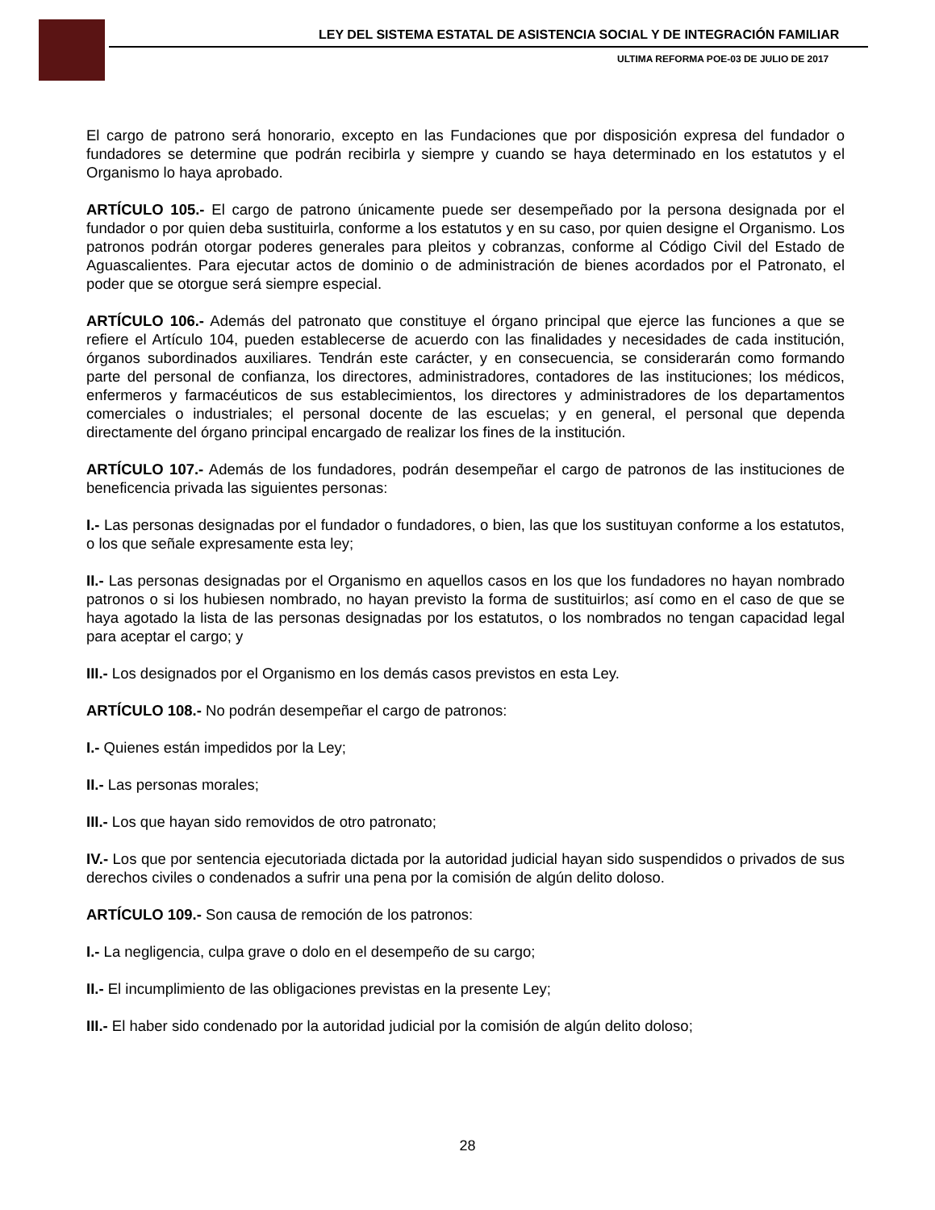LEY DEL SISTEMA ESTATAL DE ASISTENCIA SOCIAL Y DE INTEGRACIÓN FAMILIAR
ULTIMA REFORMA POE-03 DE JULIO DE 2017
El cargo de patrono será honorario, excepto en las Fundaciones que por disposición expresa del fundador o fundadores se determine que podrán recibirla y siempre y cuando se haya determinado en los estatutos y el Organismo lo haya aprobado.
ARTÍCULO 105.- El cargo de patrono únicamente puede ser desempeñado por la persona designada por el fundador o por quien deba sustituirla, conforme a los estatutos y en su caso, por quien designe el Organismo. Los patronos podrán otorgar poderes generales para pleitos y cobranzas, conforme al Código Civil del Estado de Aguascalientes. Para ejecutar actos de dominio o de administración de bienes acordados por el Patronato, el poder que se otorgue será siempre especial.
ARTÍCULO 106.- Además del patronato que constituye el órgano principal que ejerce las funciones a que se refiere el Artículo 104, pueden establecerse de acuerdo con las finalidades y necesidades de cada institución, órganos subordinados auxiliares. Tendrán este carácter, y en consecuencia, se considerarán como formando parte del personal de confianza, los directores, administradores, contadores de las instituciones; los médicos, enfermeros y farmacéuticos de sus establecimientos, los directores y administradores de los departamentos comerciales o industriales; el personal docente de las escuelas; y en general, el personal que dependa directamente del órgano principal encargado de realizar los fines de la institución.
ARTÍCULO 107.- Además de los fundadores, podrán desempeñar el cargo de patronos de las instituciones de beneficencia privada las siguientes personas:
I.- Las personas designadas por el fundador o fundadores, o bien, las que los sustituyan conforme a los estatutos, o los que señale expresamente esta ley;
II.- Las personas designadas por el Organismo en aquellos casos en los que los fundadores no hayan nombrado patronos o si los hubiesen nombrado, no hayan previsto la forma de sustituirlos; así como en el caso de que se haya agotado la lista de las personas designadas por los estatutos, o los nombrados no tengan capacidad legal para aceptar el cargo; y
III.- Los designados por el Organismo en los demás casos previstos en esta Ley.
ARTÍCULO 108.- No podrán desempeñar el cargo de patronos:
I.- Quienes están impedidos por la Ley;
II.- Las personas morales;
III.- Los que hayan sido removidos de otro patronato;
IV.- Los que por sentencia ejecutoriada dictada por la autoridad judicial hayan sido suspendidos o privados de sus derechos civiles o condenados a sufrir una pena por la comisión de algún delito doloso.
ARTÍCULO 109.- Son causa de remoción de los patronos:
I.- La negligencia, culpa grave o dolo en el desempeño de su cargo;
II.- El incumplimiento de las obligaciones previstas en la presente Ley;
III.- El haber sido condenado por la autoridad judicial por la comisión de algún delito doloso;
28